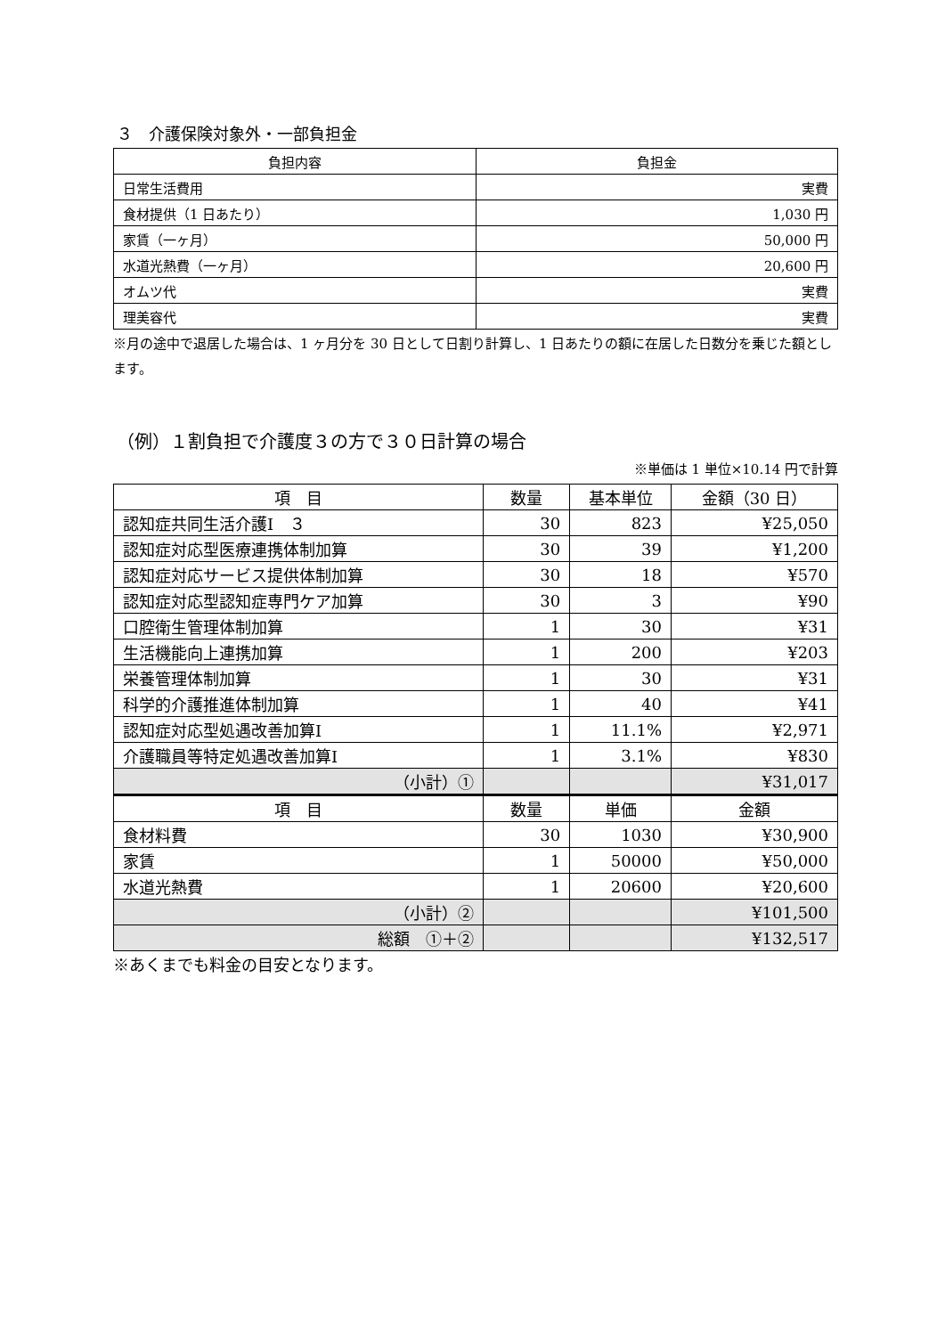３　介護保険対象外・一部負担金
| 負担内容 | 負担金 |
| --- | --- |
| 日常生活費用 | 実費 |
| 食材提供（1 日あたり） | 1,030 円 |
| 家賃（一ヶ月） | 50,000 円 |
| 水道光熱費（一ヶ月） | 20,600 円 |
| オムツ代 | 実費 |
| 理美容代 | 実費 |
※月の途中で退居した場合は、1 ヶ月分を 30 日として日割り計算し、1 日あたりの額に在居した日数分を乗じた額とします。
（例）１割負担で介護度３の方で３０日計算の場合
※単価は 1 単位×10.14 円で計算
| 項 目 | 数量 | 基本単位 | 金額（30 日） |
| --- | --- | --- | --- |
| 認知症共同生活介護Ⅰ ３ | 30 | 823 | ¥25,050 |
| 認知症対応型医療連携体制加算 | 30 | 39 | ¥1,200 |
| 認知症対応サービス提供体制加算 | 30 | 18 | ¥570 |
| 認知症対応型認知症専門ケア加算 | 30 | 3 | ¥90 |
| 口腔衛生管理体制加算 | 1 | 30 | ¥31 |
| 生活機能向上連携加算 | 1 | 200 | ¥203 |
| 栄養管理体制加算 | 1 | 30 | ¥31 |
| 科学的介護推進体制加算 | 1 | 40 | ¥41 |
| 認知症対応型処遇改善加算Ⅰ | 1 | 11.1% | ¥2,971 |
| 介護職員等特定処遇改善加算Ⅰ | 1 | 3.1% | ¥830 |
| （小計）① | | | ¥31,017 |
| 項 目 | 数量 | 単価 | 金額 |
| 食材料費 | 30 | 1030 | ¥30,900 |
| 家賃 | 1 | 50000 | ¥50,000 |
| 水道光熱費 | 1 | 20600 | ¥20,600 |
| （小計）② | | | ¥101,500 |
| 総額 ①＋② | | | ¥132,517 |
※あくまでも料金の目安となります。